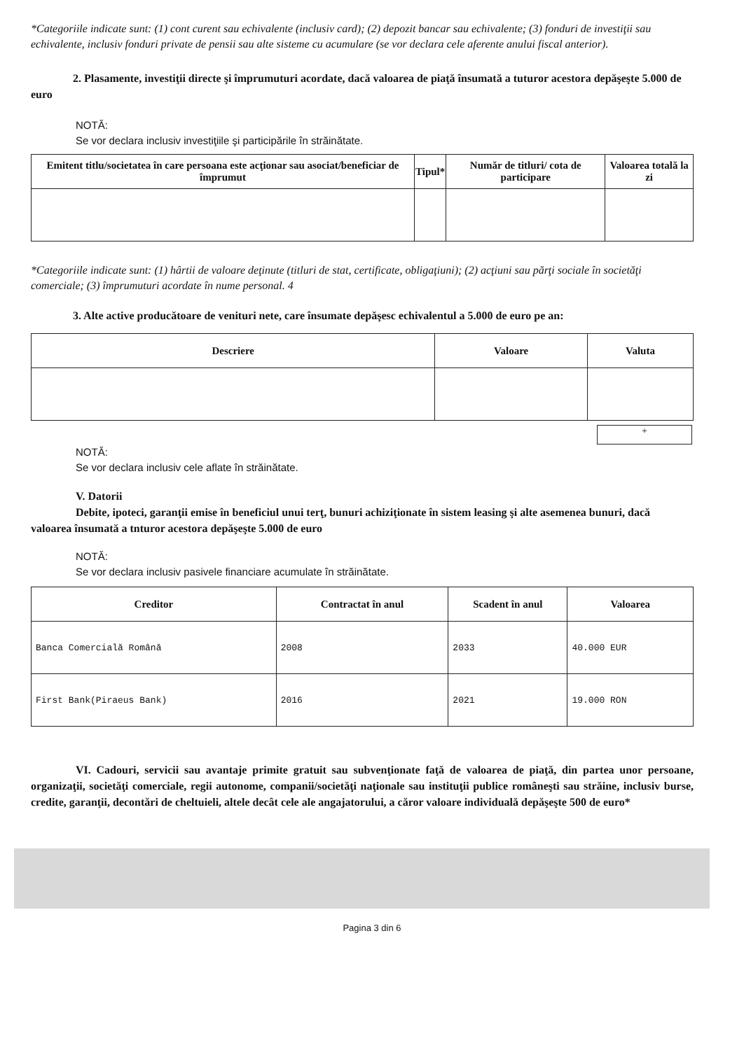*Categoriile indicate sunt: (1) cont curent sau echivalente (inclusiv card); (2) depozit bancar sau echivalente; (3) fonduri de investiţii sau echivalente, inclusiv fonduri private de pensii sau alte sisteme cu acumulare (se vor declara cele aferente anului fiscal anterior).
2. Plasamente, investiţii directe şi împrumuturi acordate, dacă valoarea de piaţă însumată a tuturor acestora depăşeşte 5.000 de euro
NOTĂ:
Se vor declara inclusiv investiţiile şi participările în străinătate.
| Emitent titlu/societatea în care persoana este acţionar sau asociat/beneficiar de împrumut | Tipul* | Număr de titluri/ cota de participare | Valoarea totală la zi |
| --- | --- | --- | --- |
*Categoriile indicate sunt: (1) hârtii de valoare deţinute (titluri de stat, certificate, obligaţiuni); (2) acţiuni sau părţi sociale în societăţi comerciale; (3) împrumuturi acordate în nume personal. 4
3. Alte active producătoare de venituri nete, care însumate depăşesc echivalentul a 5.000 de euro pe an:
| Descriere | Valoare | Valuta |
| --- | --- | --- |
+
NOTĂ:
Se vor declara inclusiv cele aflate în străinătate.
V. Datorii
Debite, ipoteci, garanţii emise în beneficiul unui terţ, bunuri achiziţionate în sistem leasing şi alte asemenea bunuri, dacă valoarea însumată a tnturor acestora depăşeşte 5.000 de euro
NOTĂ:
Se vor declara inclusiv pasivele financiare acumulate în străinătate.
| Creditor | Contractat în anul | Scadent în anul | Valoarea |
| --- | --- | --- | --- |
| Banca Comercială Română | 2008 | 2033 | 40.000 EUR |
| First Bank(Piraeus Bank) | 2016 | 2021 | 19.000 RON |
VI. Cadouri, servicii sau avantaje primite gratuit sau subvenţionate faţă de valoarea de piaţă, din partea unor persoane, organizaţii, societăţi comerciale, regii autonome, companii/societăţi naţionale sau instituţii publice româneşti sau străine, inclusiv burse, credite, garanţii, decontări de cheltuieli, altele decât cele ale angajatorului, a căror valoare individuală depăşeşte 500 de euro*
Pagina 3 din 6